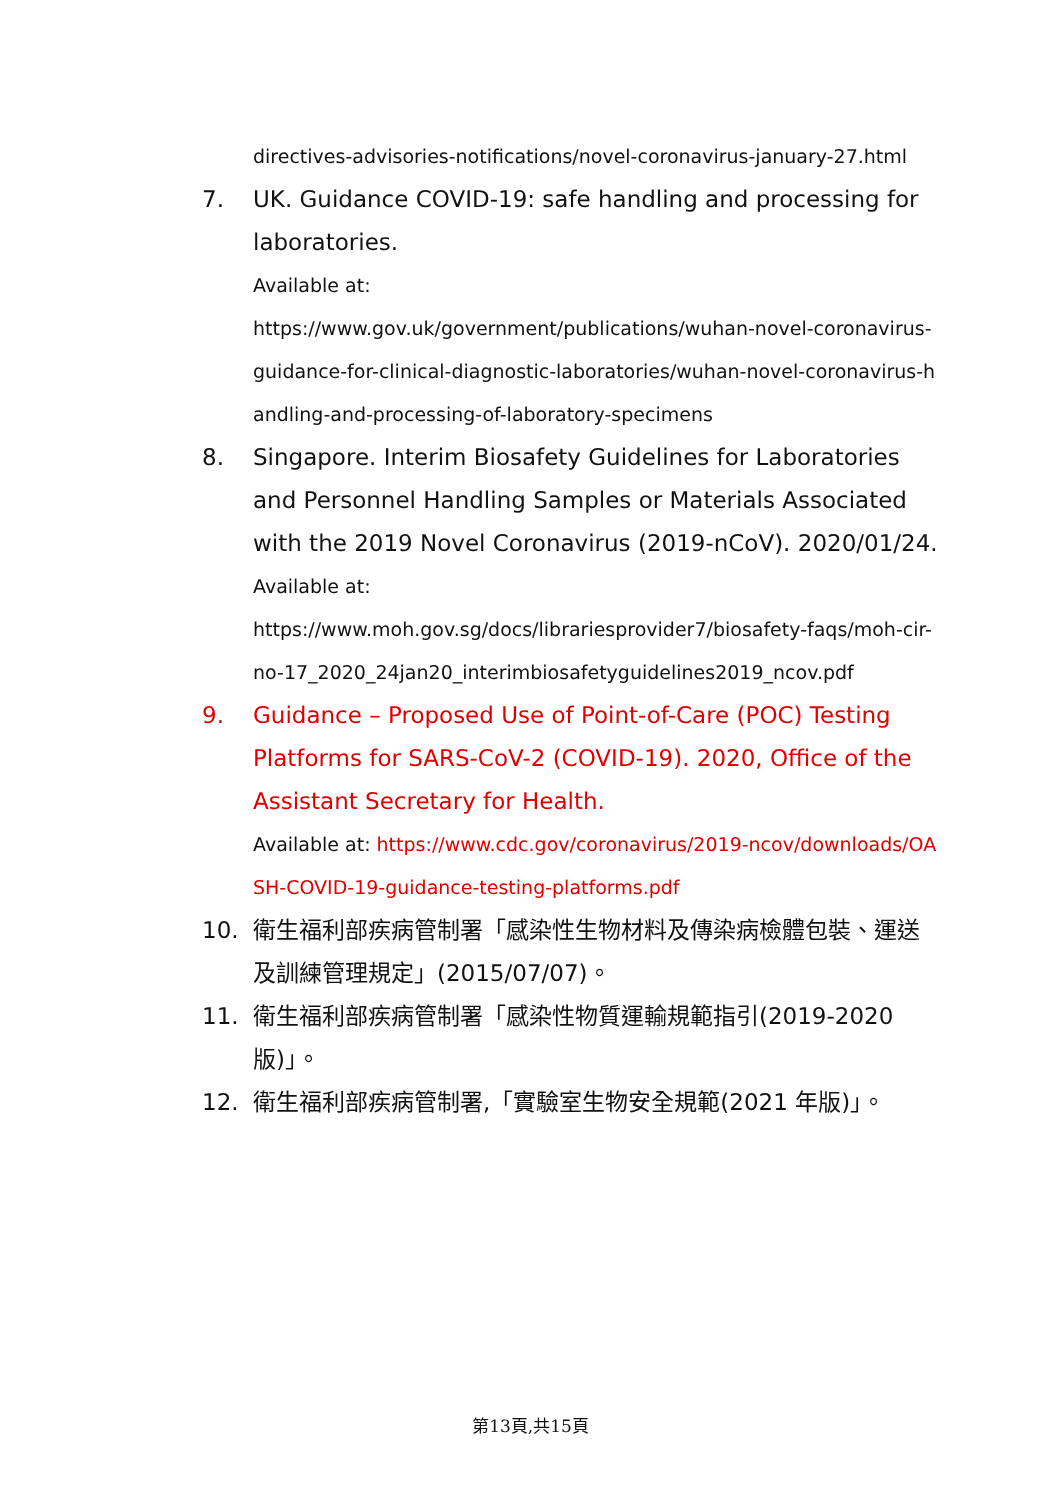directives-advisories-notifications/novel-coronavirus-january-27.html
7. UK. Guidance COVID-19: safe handling and processing for laboratories.
Available at:
https://www.gov.uk/government/publications/wuhan-novel-coronavirus-guidance-for-clinical-diagnostic-laboratories/wuhan-novel-coronavirus-handling-and-processing-of-laboratory-specimens
8. Singapore. Interim Biosafety Guidelines for Laboratories and Personnel Handling Samples or Materials Associated with the 2019 Novel Coronavirus (2019-nCoV). 2020/01/24.
Available at:
https://www.moh.gov.sg/docs/librariesprovider7/biosafety-faqs/moh-cir-no-17_2020_24jan20_interimbiosafetyguidelines2019_ncov.pdf
9. Guidance – Proposed Use of Point-of-Care (POC) Testing Platforms for SARS-CoV-2 (COVID-19). 2020, Office of the Assistant Secretary for Health.
Available at: https://www.cdc.gov/coronavirus/2019-ncov/downloads/OASH-COVID-19-guidance-testing-platforms.pdf
10. 衛生福利部疾病管制署「感染性生物材料及傳染病檢體包裝、運送及訓練管理規定」(2015/07/07)。
11. 衛生福利部疾病管制署「感染性物質運輸規範指引(2019-2020版)」。
12. 衛生福利部疾病管制署,「實驗室生物安全規範(2021 年版)」。
第13頁,共15頁